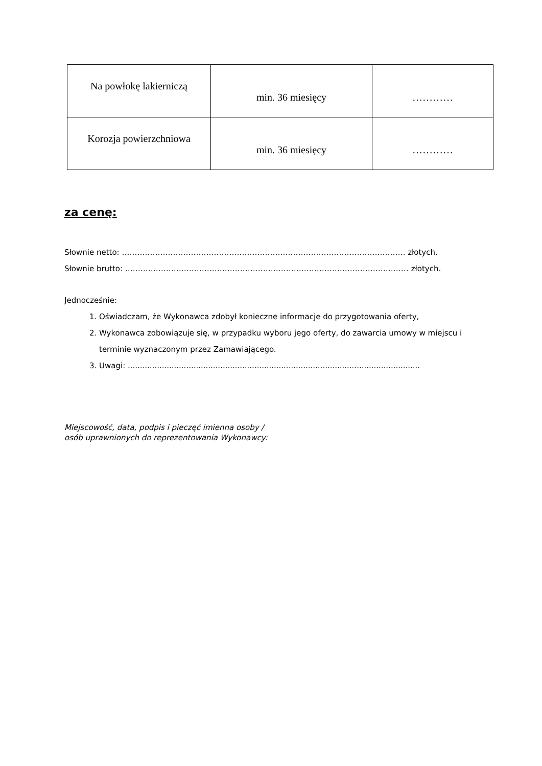| Na powłokę lakierniczą | min. 36 miesięcy | ………… |
| Korozja powierzchniowa | min. 36 miesięcy | ………… |
za cenę:
Słownie netto: ………………………………………………………………………………………………… złotych.
Słownie brutto: ………………………………………………………………………………………………… złotych.
Jednocześnie:
1. Oświadczam, że Wykonawca zdobył konieczne informacje do przygotowania oferty,
2. Wykonawca zobowiązuje się, w przypadku wyboru jego oferty, do zawarcia umowy w miejscu i terminie wyznaczonym przez Zamawiającego.
3. Uwagi: ........................................................................................................................
Miejscowość, data, podpis i pieczęć imienna osoby /
osób uprawnionych do reprezentowania Wykonawcy: